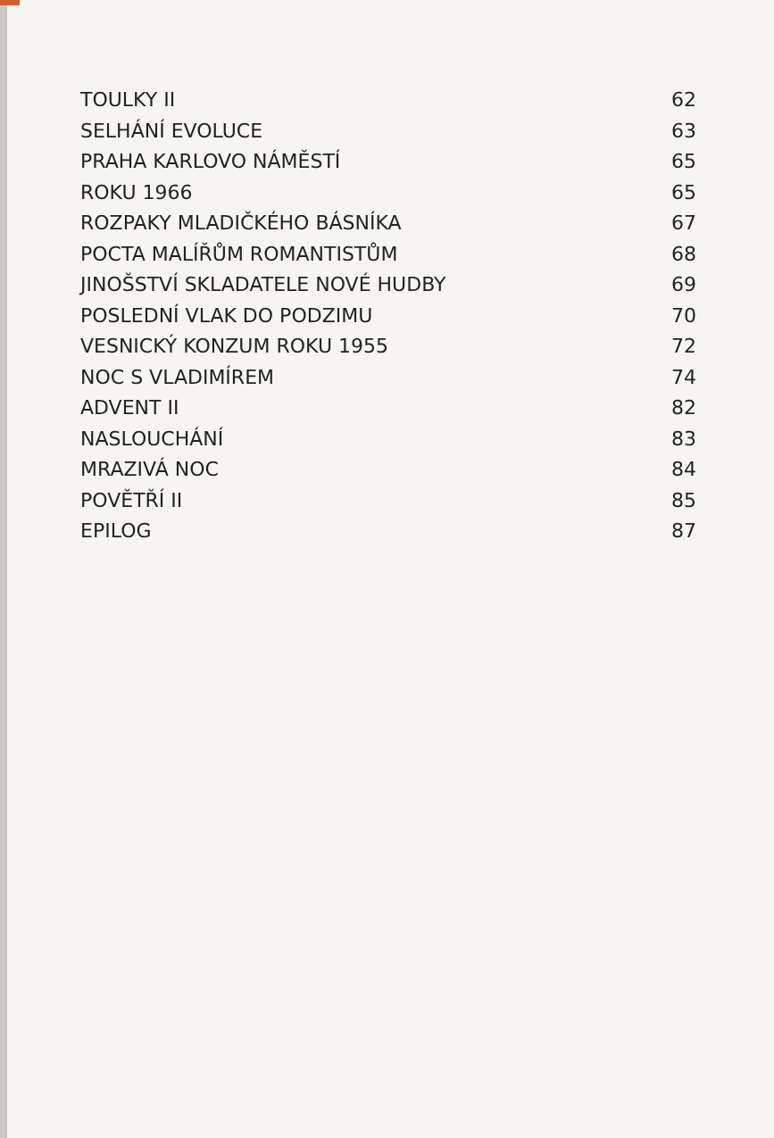TOULKY II 62
SELHÁNÍ EVOLUCE 63
PRAHA KARLOVO NÁMĚSTÍ 65
ROKU 1966 65
ROZPAKY MLADIČKÉHO BÁSNÍKA 67
POCTA MALÍŘŮM ROMANTISTŮM 68
JINOŠSTVÍ SKLADATELE NOVÉ HUDBY 69
POSLEDNÍ VLAK DO PODZIMU 70
VESNICKÝ KONZUM ROKU 1955 72
NOC S VLADIMÍREM 74
ADVENT II 82
NASLOUCHÁNÍ 83
MRAZIVÁ NOC 84
POVĚTŘÍ II 85
EPILOG 87